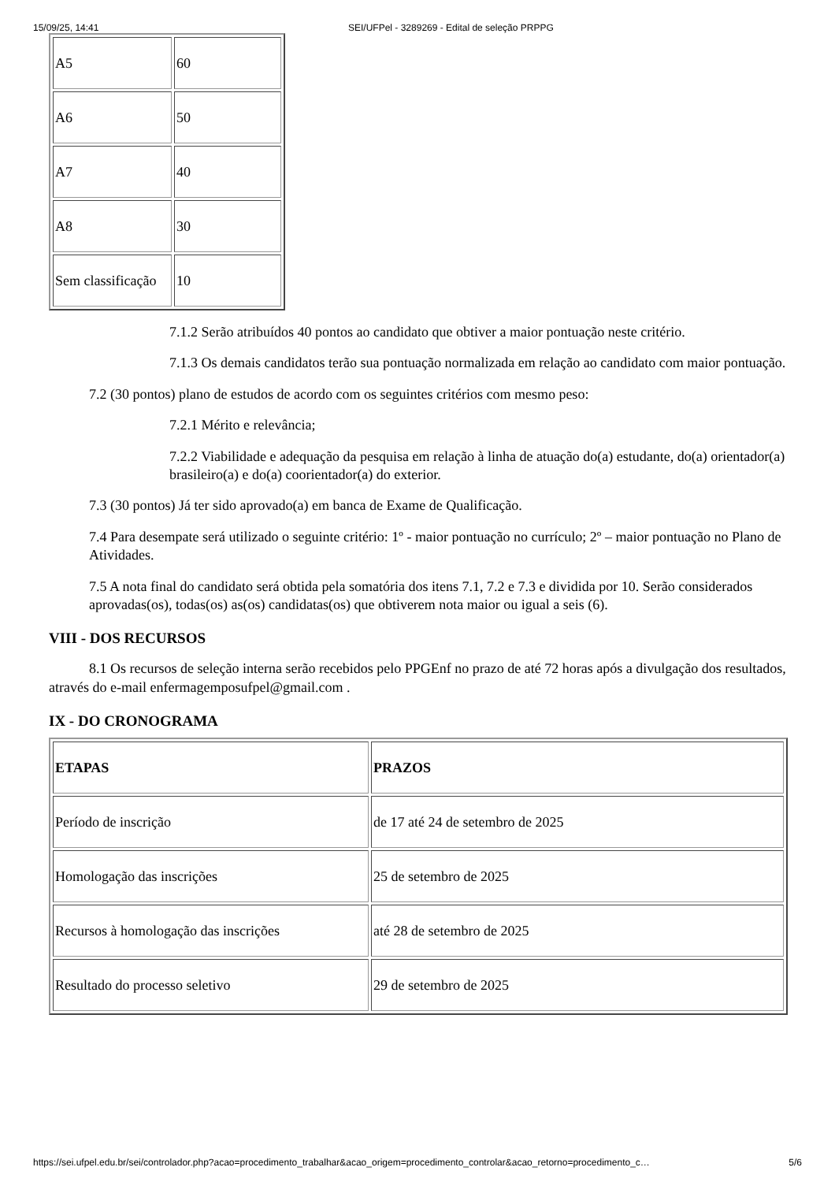15/09/25, 14:41 SEI/UFPel - 3289269 - Edital de seleção PRPPG
| A5 | 60 |
| A6 | 50 |
| A7 | 40 |
| A8 | 30 |
| Sem classificação | 10 |
7.1.2 Serão atribuídos 40 pontos ao candidato que obtiver a maior pontuação neste critério.
7.1.3 Os demais candidatos terão sua pontuação normalizada em relação ao candidato com maior pontuação.
7.2 (30 pontos) plano de estudos de acordo com os seguintes critérios com mesmo peso:
7.2.1 Mérito e relevância;
7.2.2 Viabilidade e adequação da pesquisa em relação à linha de atuação do(a) estudante, do(a) orientador(a) brasileiro(a) e do(a) coorientador(a) do exterior.
7.3 (30 pontos) Já ter sido aprovado(a) em banca de Exame de Qualificação.
7.4 Para desempate será utilizado o seguinte critério: 1º - maior pontuação no currículo; 2º – maior pontuação no Plano de Atividades.
7.5 A nota final do candidato será obtida pela somatória dos itens 7.1, 7.2 e 7.3 e dividida por 10. Serão considerados aprovadas(os), todas(os) as(os) candidatas(os) que obtiverem nota maior ou igual a seis (6).
VIII - DOS RECURSOS
8.1 Os recursos de seleção interna serão recebidos pelo PPGEnf no prazo de até 72 horas após a divulgação dos resultados, através do e-mail enfermagemposufpel@gmail.com .
IX - DO CRONOGRAMA
| ETAPAS | PRAZOS |
| Período de inscrição | de 17 até 24 de setembro de 2025 |
| Homologação das inscrições | 25 de setembro de 2025 |
| Recursos à homologação das inscrições | até 28 de setembro de 2025 |
| Resultado do processo seletivo | 29 de setembro de 2025 |
https://sei.ufpel.edu.br/sei/controlador.php?acao=procedimento_trabalhar&acao_origem=procedimento_controlar&acao_retorno=procedimento_c… 5/6